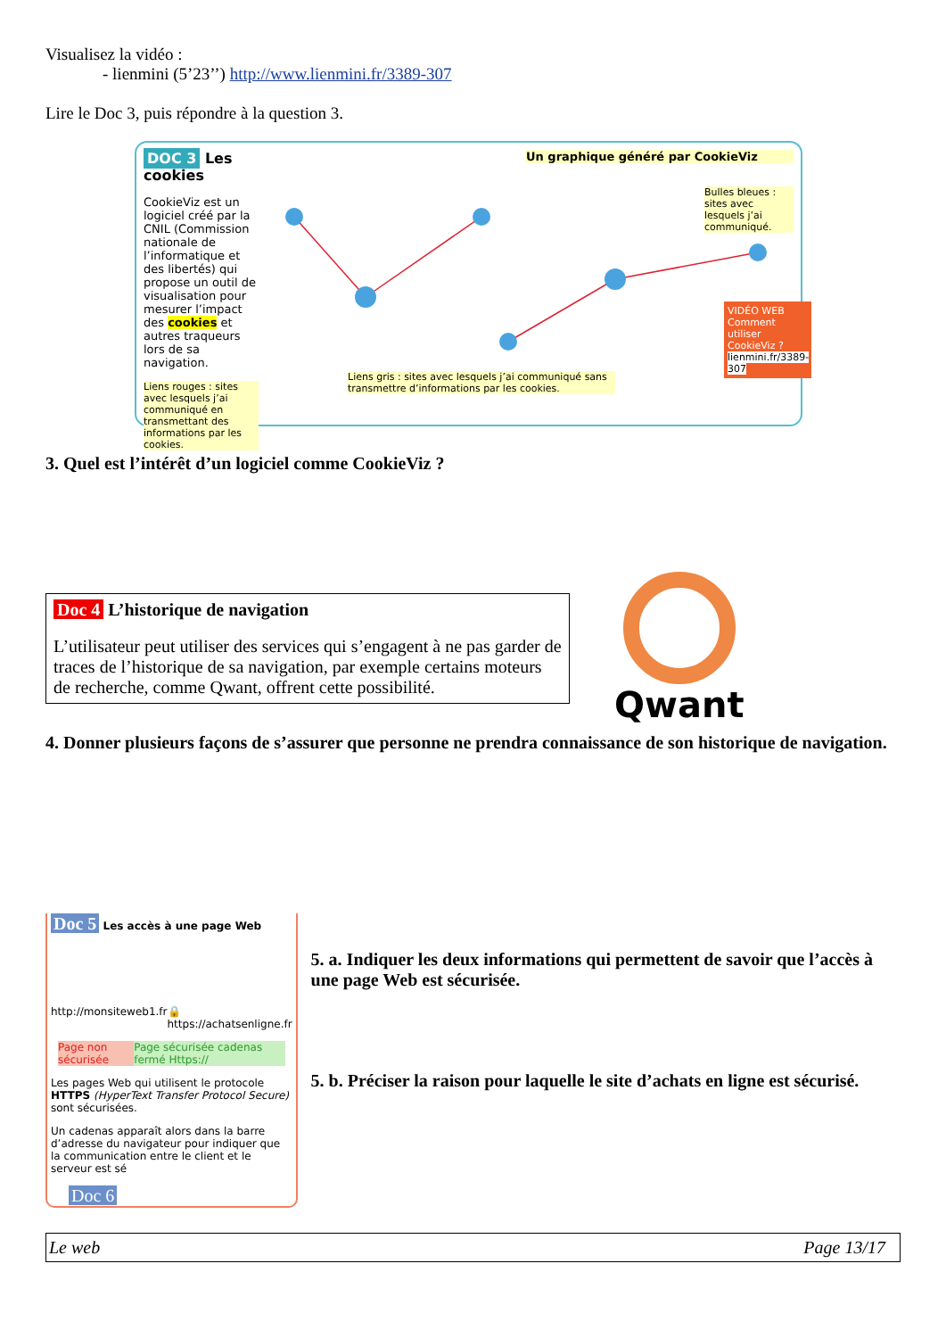Visualisez la vidéo :
- lienmini (5’23’’) http://www.lienmini.fr/3389-307
Lire le Doc 3, puis répondre à la question 3.
DOC 3 Les cookies
CookieViz est un logiciel créé par la CNIL (Commission nationale de l’informatique et des libertés) qui propose un outil de visualisation pour mesurer l’impact des cookies et autres traqueurs lors de sa navigation.
Liens rouges : sites avec lesquels j’ai communiqué en transmettant des informations par les cookies.
Un graphique généré par CookieViz
Bulles bleues : sites avec lesquels j’ai communiqué.
Liens gris : sites avec lesquels j’ai communiqué sans transmettre d’informations par les cookies.
VIDÉO WEB
Comment utiliser CookieViz ?
lienmini.fr/3389-307
3. Quel est l’intérêt d’un logiciel comme CookieViz ?
Doc 4 L’historique de navigation
L’utilisateur peut utiliser des services qui s’engagent à ne pas garder de traces de l’historique de sa navigation, par exemple certains moteurs de recherche, comme Qwant, offrent cette possibilité.
Qwant
4. Donner plusieurs façons de s’assurer que personne ne prendra connaissance de son historique de navigation.
Doc 5 Les accès à une page Web
http://monsiteweb1.fr 🔒 https://achatsenligne.fr
Page non sécurisée Page sécurisée cadenas fermé Https://
Les pages Web qui utilisent le protocole HTTPS (HyperText Transfer Protocol Secure) sont sécurisées.
Un cadenas apparaît alors dans la barre d’adresse du navigateur pour indiquer que la communication entre le client et le serveur est sé
Doc 6
5. a. Indiquer les deux informations qui permettent de savoir que l’accès à une page Web est sécurisée.
5. b. Préciser la raison pour laquelle le site d’achats en ligne est sécurisé.
Le web Page 13/17